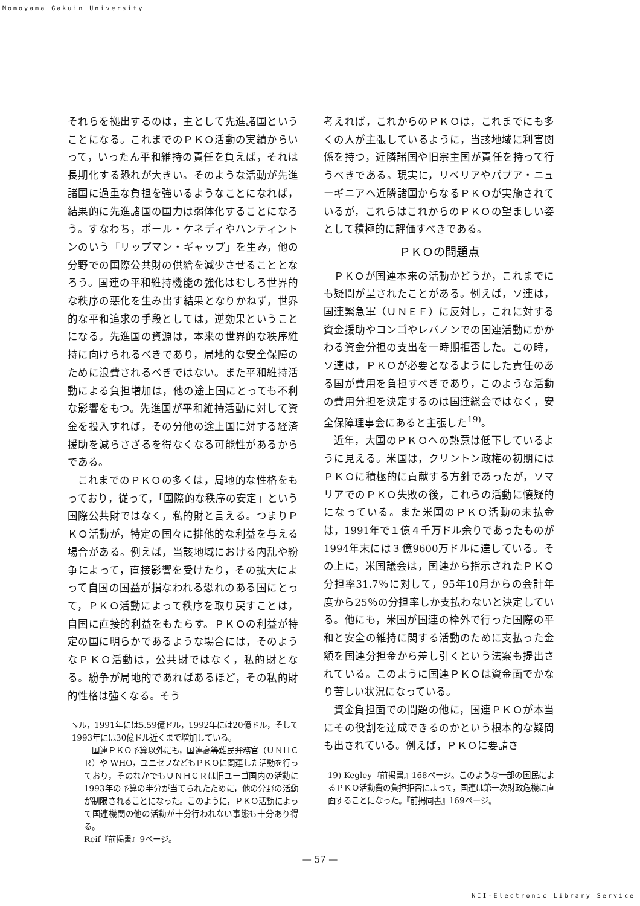Momoyama Gakuin University
それらを拠出するのは，主として先進諸国ということになる。これまでのＰＫＯ活動の実績からいって，いったん平和維持の責任を負えば，それは長期化する恐れが大きい。そのような活動が先進諸国に過重な負担を強いるようなことになれば，結果的に先進諸国の国力は弱体化することになろう。すなわち，ポール・ケネディやハンティントンのいう「リップマン・ギャップ」を生み，他の分野での国際公共財の供給を減少させることとなろう。国連の平和維持機能の強化はむしろ世界的な秩序の悪化を生み出す結果となりかねず，世界的な平和追求の手段としては，逆効果ということになる。先進国の資源は，本来の世界的な秩序維持に向けられるべきであり，局地的な安全保障のために浪費されるべきではない。また平和維持活動による負担増加は，他の途上国にとっても不利な影響をもつ。先進国が平和維持活動に対して資金を投入すれば，その分他の途上国に対する経済援助を減らさざるを得なくなる可能性があるからである。
これまでのＰＫＯの多くは，局地的な性格をもっており，従って，「国際的な秩序の安定」という国際公共財ではなく，私的財と言える。つまりＰＫＯ活動が，特定の国々に排他的な利益を与える場合がある。例えば，当該地域における内乱や紛争によって，直接影響を受けたり，その拡大によって自国の国益が損なわれる恐れのある国にとって，ＰＫＯ活動によって秩序を取り戻すことは，自国に直接的利益をもたらす。ＰＫＯの利益が特定の国に明らかであるような場合には，そのようなＰＫＯ活動は，公共財ではなく，私的財となる。紛争が局地的であればあるほど，その私的財的性格は強くなる。そう
↘ル，1991年には5.59億ドル，1992年には20億ドル，そして1993年には30億ドル近くまで増加している。
　国連ＰＫＯ予算以外にも，国連高等難民弁務官（ＵＮＨＣＲ）や WHO，ユニセフなどもＰＫＯに関連した活動を行っており，そのなかでもＵＮＨＣＲは旧ユーゴ国内の活動に1993年の予算の半分が当てられたために，他の分野の活動が制限されることになった。このように，ＰＫＯ活動によって国連機関の他の活動が十分行われない事態も十分あり得る。
Reif『前掲書』9ページ。
考えれば，これからのＰＫＯは，これまでにも多くの人が主張しているように，当該地域に利害関係を持つ，近隣諸国や旧宗主国が責任を持って行うべきである。現実に，リベリアやパプア・ニューギニアへ近隣諸国からなるＰＫＯが実施されているが，これらはこれからのＰＫＯの望ましい姿として積極的に評価すべきである。
ＰＫＯの問題点
ＰＫＯが国連本来の活動かどうか，これまでにも疑問が呈されたことがある。例えば，ソ連は，国連緊急軍（ＵＮＥＦ）に反対し，これに対する資金援助やコンゴやレバノンでの国連活動にかかわる資金分担の支出を一時期拒否した。この時，ソ連は，ＰＫＯが必要となるようにした責任のある国が費用を負担すべきであり，このような活動の費用分担を決定するのは国連総会ではなく，安全保障理事会にあると主張した<sup>19)</sup>。
近年，大国のＰＫＯへの熱意は低下しているように見える。米国は，クリントン政権の初期にはＰＫＯに積極的に貢献する方針であったが，ソマリアでのＰＫＯ失敗の後，これらの活動に懐疑的になっている。また米国のＰＫＯ活動の未払金は，1991年で１億４千万ドル余りであったものが1994年末には３億9600万ドルに達している。その上に，米国議会は，国連から指示されたＰＫＯ分担率31.7％に対して，95年10月からの会計年度から25％の分担率しか支払わないと決定している。他にも，米国が国連の枠外で行った国際の平和と安全の維持に関する活動のために支払った金額を国連分担金から差し引くという法案も提出されている。このように国連ＰＫＯは資金面でかなり苦しい状況になっている。
資金負担面での問題の他に，国連ＰＫＯが本当にその役割を達成できるのかという根本的な疑問も出されている。例えば，ＰＫＯに要請さ
19) Kegley『前掲書』168ページ。このような一部の国民によるＰＫＯ活動費の負担拒否によって，国連は第一次財政危機に直面することになった。『前掲同書』169ページ。
— 57 —
NII-Electronic Library Service